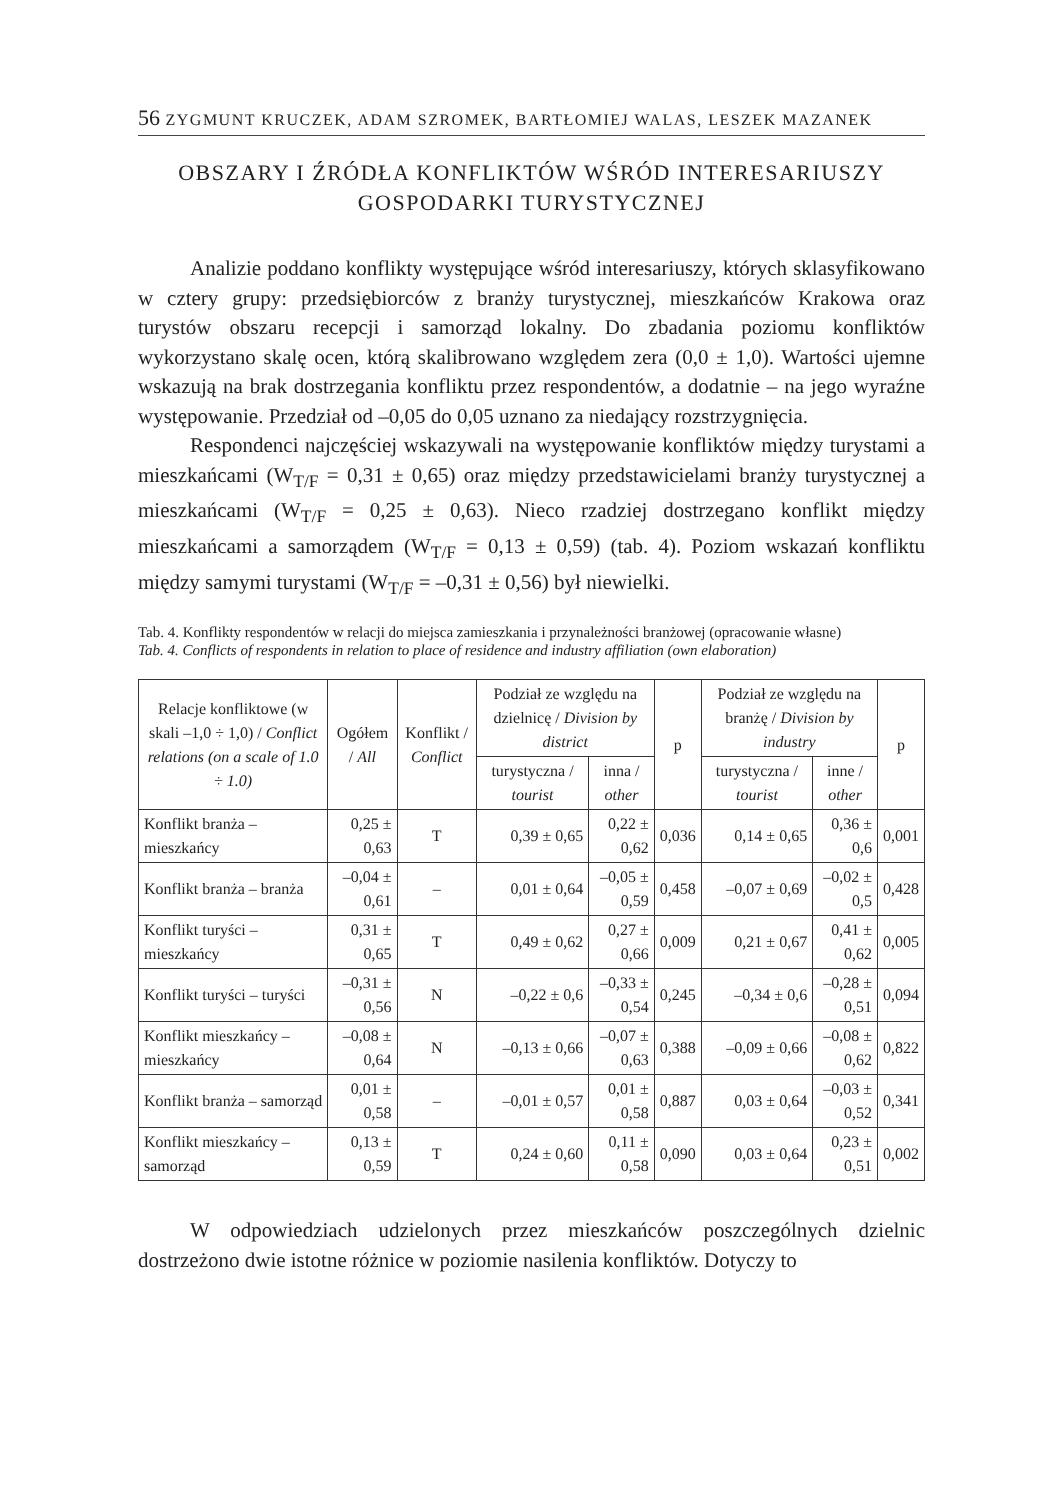56 ZYGMUNT KRUCZEK, ADAM SZROMEK, BARTŁOMIEJ WALAS, LESZEK MAZANEK
OBSZARY I ŹRÓDŁA KONFLIKTÓW WŚRÓD INTERESARIUSZY
GOSPODARKI TURYSTYCZNEJ
Analizie poddano konflikty występujące wśród interesariuszy, których sklasyfikowano w cztery grupy: przedsiębiorców z branży turystycznej, mieszkańców Krakowa oraz turystów obszaru recepcji i samorząd lokalny. Do zbadania poziomu konfliktów wykorzystano skalę ocen, którą skalibrowano względem zera (0,0 ± 1,0). Wartości ujemne wskazują na brak dostrzegania konfliktu przez respondentów, a dodatnie – na jego wyraźne występowanie. Przedział od –0,05 do 0,05 uznano za niedający rozstrzygnięcia.
Respondenci najczęściej wskazywali na występowanie konfliktów między turystami a mieszkańcami (W<sub>T/F</sub> = 0,31 ± 0,65) oraz między przedstawicielami branży turystycznej a mieszkańcami (W<sub>T/F</sub> = 0,25 ± 0,63). Nieco rzadziej dostrzegano konflikt między mieszkańcami a samorządem (W<sub>T/F</sub> = 0,13 ± 0,59) (tab. 4). Poziom wskazań konfliktu między samymi turystami (W<sub>T/F</sub> = –0,31 ± 0,56) był niewielki.
Tab. 4. Konflikty respondentów w relacji do miejsca zamieszkania i przynależności branżowej (opracowanie własne)
Tab. 4. Conflicts of respondents in relation to place of residence and industry affiliation (own elaboration)
| Relacje konfliktowe (w skali –1,0 ÷ 1,0) / Conflict relations (on a scale of 1.0 ÷ 1.0) | Ogółem / All | Konflikt / Conflict | Podział ze względu na dzielnicę / Division by district | | p | Podział ze względu na branżę / Division by industry | | p |
| --- | --- | --- | --- | --- | --- | --- | --- | --- |
| | | | turystyczna / tourist | inna / other | | turystyczna / tourist | inne / other | |
| Konflikt branża – mieszkańcy | 0,25 ± 0,63 | T | 0,39 ± 0,65 | 0,22 ± 0,62 | 0,036 | 0,14 ± 0,65 | 0,36 ± 0,6 | 0,001 |
| Konflikt branża – branża | –0,04 ± 0,61 | – | 0,01 ± 0,64 | –0,05 ± 0,59 | 0,458 | –0,07 ± 0,69 | –0,02 ± 0,5 | 0,428 |
| Konflikt turyści – mieszkańcy | 0,31 ± 0,65 | T | 0,49 ± 0,62 | 0,27 ± 0,66 | 0,009 | 0,21 ± 0,67 | 0,41 ± 0,62 | 0,005 |
| Konflikt turyści – turyści | –0,31 ± 0,56 | N | –0,22 ± 0,6 | –0,33 ± 0,54 | 0,245 | –0,34 ± 0,6 | –0,28 ± 0,51 | 0,094 |
| Konflikt mieszkańcy – mieszkańcy | –0,08 ± 0,64 | N | –0,13 ± 0,66 | –0,07 ± 0,63 | 0,388 | –0,09 ± 0,66 | –0,08 ± 0,62 | 0,822 |
| Konflikt branża – samorząd | 0,01 ± 0,58 | – | –0,01 ± 0,57 | 0,01 ± 0,58 | 0,887 | 0,03 ± 0,64 | –0,03 ± 0,52 | 0,341 |
| Konflikt mieszkańcy – samorząd | 0,13 ± 0,59 | T | 0,24 ± 0,60 | 0,11 ± 0,58 | 0,090 | 0,03 ± 0,64 | 0,23 ± 0,51 | 0,002 |
W odpowiedziach udzielonych przez mieszkańców poszczególnych dzielnic dostrzeżono dwie istotne różnice w poziomie nasilenia konfliktów. Dotyczy to